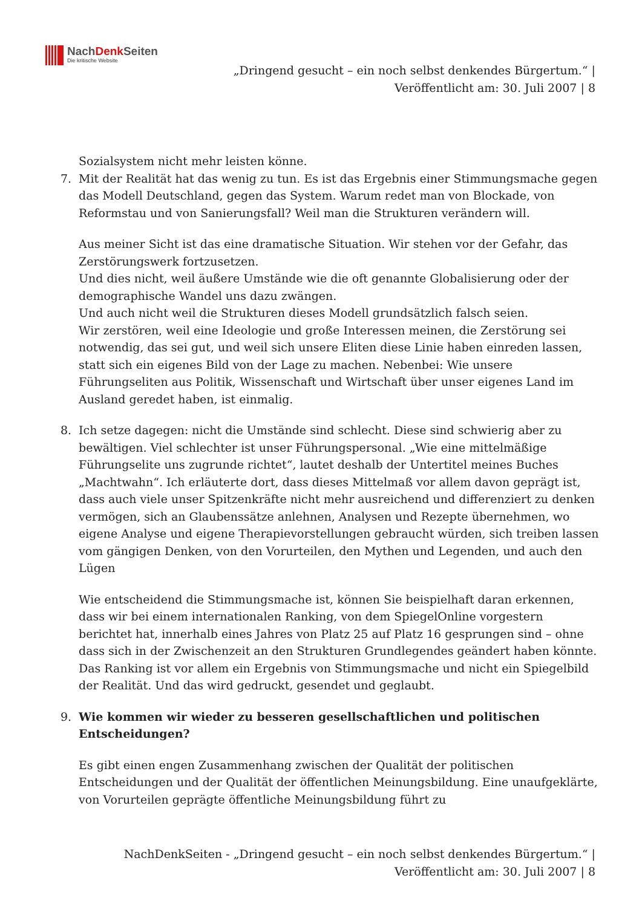NachDenk Seiten
Die kritische Website
„Dringend gesucht – ein noch selbst denkendes Bürgertum.“ |
Veröffentlicht am: 30. Juli 2007 | 8
Sozialsystem nicht mehr leisten könne.
7. Mit der Realität hat das wenig zu tun. Es ist das Ergebnis einer Stimmungsmache gegen das Modell Deutschland, gegen das System. Warum redet man von Blockade, von Reformstau und von Sanierungsfall? Weil man die Strukturen verändern will.
Aus meiner Sicht ist das eine dramatische Situation. Wir stehen vor der Gefahr, das Zerstörungswerk fortzusetzen.
Und dies nicht, weil äußere Umstände wie die oft genannte Globalisierung oder der demographische Wandel uns dazu zwängen.
Und auch nicht weil die Strukturen dieses Modell grundsätzlich falsch seien.
Wir zerstören, weil eine Ideologie und große Interessen meinen, die Zerstörung sei notwendig, das sei gut, und weil sich unsere Eliten diese Linie haben einreden lassen, statt sich ein eigenes Bild von der Lage zu machen. Nebenbei: Wie unsere Führungseliten aus Politik, Wissenschaft und Wirtschaft über unser eigenes Land im Ausland geredet haben, ist einmalig.
8. Ich setze dagegen: nicht die Umstände sind schlecht. Diese sind schwierig aber zu bewältigen. Viel schlechter ist unser Führungspersonal. „Wie eine mittelmäßige Führungselite uns zugrunde richtet“, lautet deshalb der Untertitel meines Buches „Machtwahn“. Ich erläuterte dort, dass dieses Mittelmaß vor allem davon geprägt ist, dass auch viele unser Spitzenkräfte nicht mehr ausreichend und differenziert zu denken vermögen, sich an Glaubenssätze anlehnen, Analysen und Rezepte übernehmen, wo eigene Analyse und eigene Therapievorstellungen gebraucht würden, sich treiben lassen vom gängigen Denken, von den Vorurteilen, den Mythen und Legenden, und auch den Lügen
Wie entscheidend die Stimmungsmache ist, können Sie beispielhaft daran erkennen, dass wir bei einem internationalen Ranking, von dem SpiegelOnline vorgestern berichtet hat, innerhalb eines Jahres von Platz 25 auf Platz 16 gesprungen sind – ohne dass sich in der Zwischenzeit an den Strukturen Grundlegendes geändert haben könnte. Das Ranking ist vor allem ein Ergebnis von Stimmungsmache und nicht ein Spiegelbild der Realität. Und das wird gedruckt, gesendet und geglaubt.
9. Wie kommen wir wieder zu besseren gesellschaftlichen und politischen Entscheidungen?
Es gibt einen engen Zusammenhang zwischen der Qualität der politischen Entscheidungen und der Qualität der öffentlichen Meinungsbildung. Eine unaufgeklärte, von Vorurteilen geprägte öffentliche Meinungsbildung führt zu
NachDenkSeiten - „Dringend gesucht – ein noch selbst denkendes Bürgertum.“ |
Veröffentlicht am: 30. Juli 2007 | 8